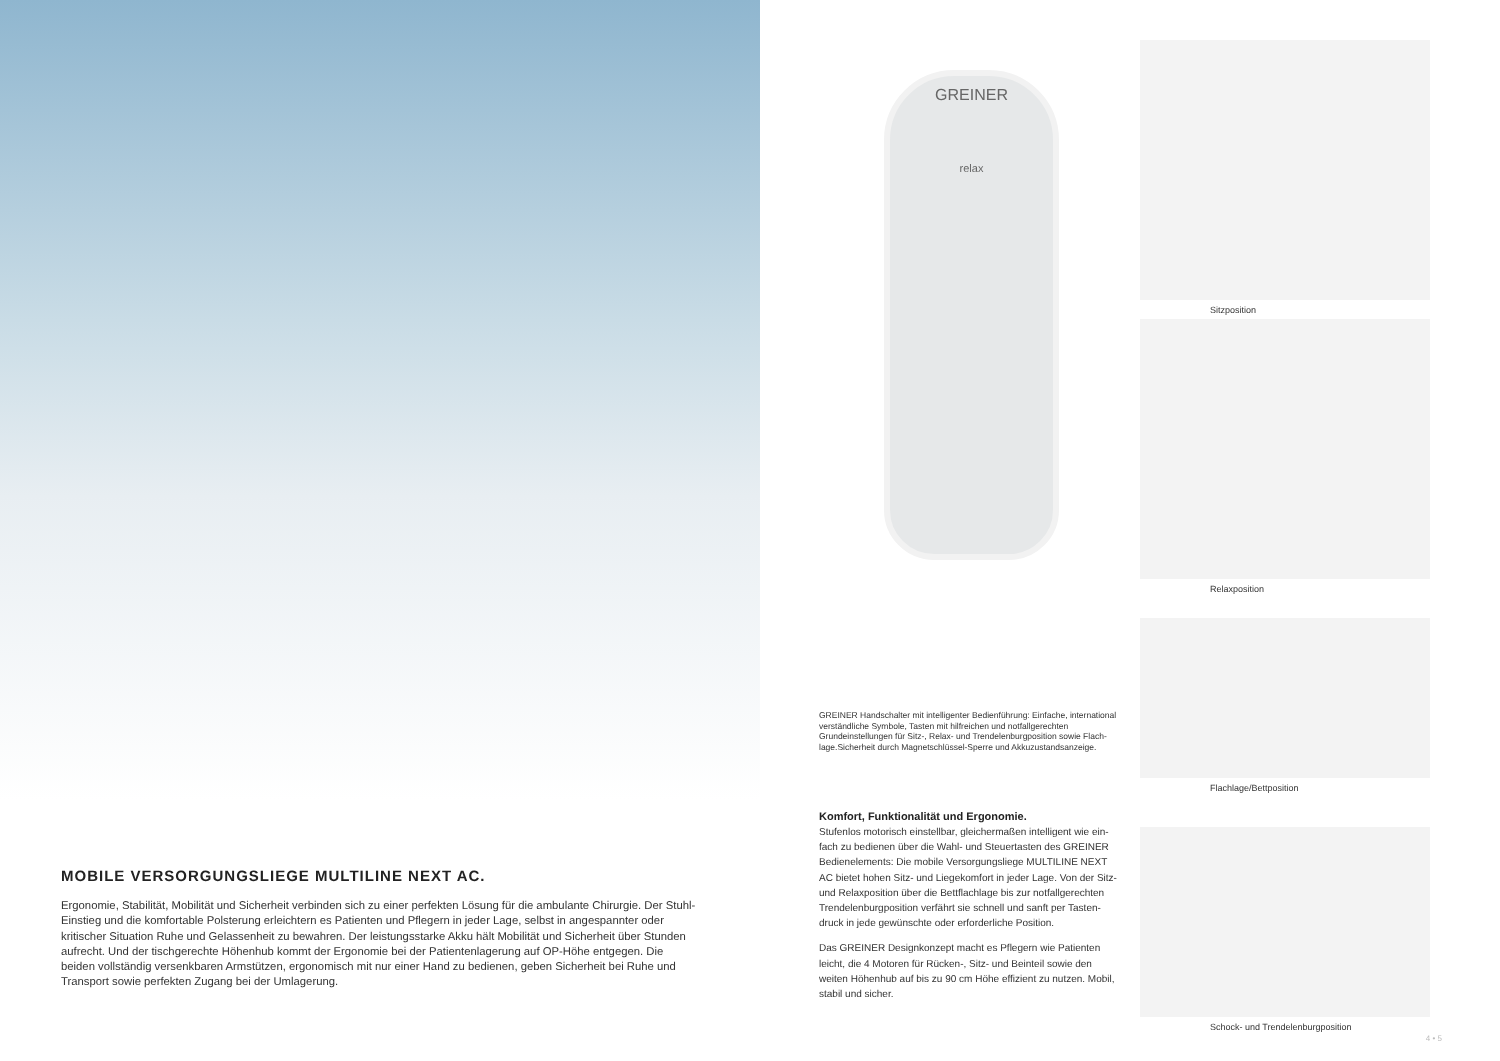MOBILE VERSORGUNGSLIEGE MULTILINE NEXT AC.
Ergonomie, Stabilität, Mobilität und Sicherheit verbinden sich zu einer perfekten Lösung für die ambulante Chirurgie. Der Stuhl-Einstieg und die komfortable Polsterung erleichtern es Patienten und Pflegern in jeder Lage, selbst in angespannter oder kritischer Situation Ruhe und Gelassenheit zu bewahren. Der leistungsstarke Akku hält Mobilität und Sicherheit über Stunden aufrecht. Und der tischgerechte Höhenhub kommt der Ergonomie bei der Patientenlagerung auf OP-Höhe ent­gegen. Die beiden vollständig versenkbaren Armstützen, ergonomisch mit nur einer Hand zu bedienen, geben Sicherheit bei Ruhe und Transport sowie perfekten Zugang bei der Umlagerung.
GREINER
relax
GREINER Handschalter mit intelligenter Bedienführung: Einfache, internatio­nal verständliche Symbole, Tasten mit hilfreichen und notfallgerechten Grundeinstellungen für Sitz-, Relax- und Trendelenburgposition sowie Flach­lage.Sicherheit durch Magnetschlüssel-Sperre und Akkuzustandsanzeige.
Komfort, Funktionalität und Ergonomie.
Stufenlos motorisch einstellbar, gleichermaßen intelligent wie ein­fach zu bedienen über die Wahl- und Steuertasten des GREINER Bedienelements: Die mobile Versorgungsliege MULTILINE NEXT AC bietet hohen Sitz- und Liegekomfort in jeder Lage. Von der Sitz- und Relaxposition über die Bettflachlage bis zur notfallgerechten Trendelenburgposition verfährt sie schnell und sanft per Tasten­druck in jede gewünschte oder erforderliche Position.
Das GREINER Designkonzept macht es Pflegern wie Patienten leicht, die 4 Motoren für Rücken-, Sitz- und Beinteil sowie den weiten Höhenhub auf bis zu 90 cm Höhe effizient zu nutzen. Mobil, stabil und sicher.
Sitzposition
Relaxposition
Flachlage/Bettposition
Schock- und Trendelenburgposition
4 • 5